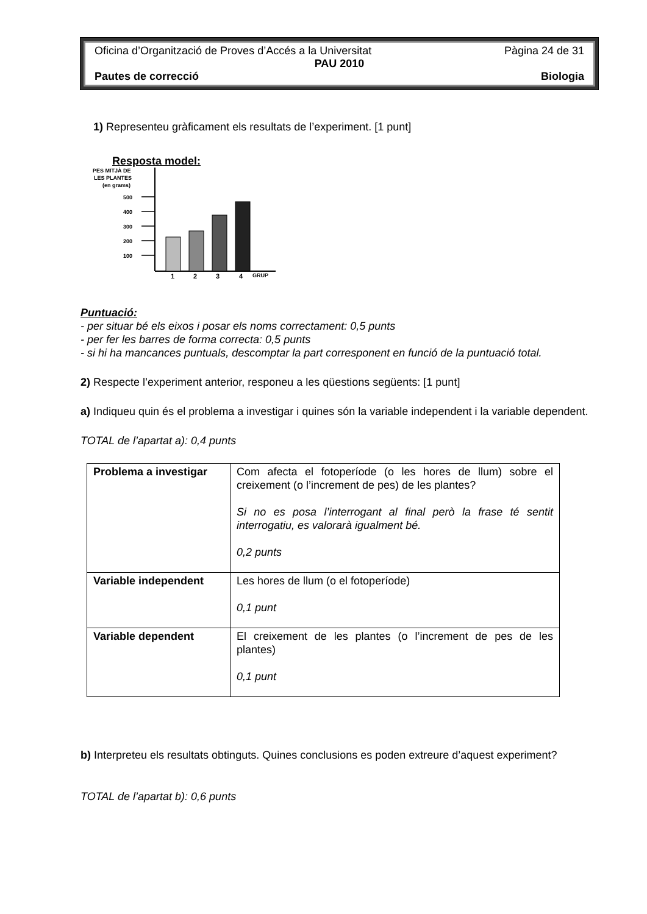Oficina d’Organització de Proves d’Accés a la Universitat Pàgina 24 de 31
PAU 2010
Pautes de correcció Biologia
1) Representeu gràficament els resultats de l’experiment. [1 punt]
Resposta model:
PES MITJÀ DE
LES PLANTES
(en grams)
500
400
300
200
100
1
2
3
4
GRUP
Puntuació:
- per situar bé els eixos i posar els noms correctament: 0,5 punts
- per fer les barres de forma correcta: 0,5 punts
- si hi ha mancances puntuals, descomptar la part corresponent en funció de la puntuació total.
2) Respecte l’experiment anterior, responeu a les qüestions següents: [1 punt]
a) Indiqueu quin és el problema a investigar i quines són la variable independent i la variable dependent.
TOTAL de l’apartat a): 0,4 punts
| Problema a investigar | Com afecta el fotoperíode (o les hores de llum) sobre el creixement (o l’increment de pes) de les plantes? Si no es posa l’interrogant al final però la frase té sentit interrogatiu, es valorarà igualment bé. 0,2 punts |
| Variable independent | Les hores de llum (o el fotoperíode) 0,1 punt |
| Variable dependent | El creixement de les plantes (o l’increment de pes de les plantes) 0,1 punt |
b) Interpreteu els resultats obtinguts. Quines conclusions es poden extreure d’aquest experiment?
TOTAL de l’apartat b): 0,6 punts